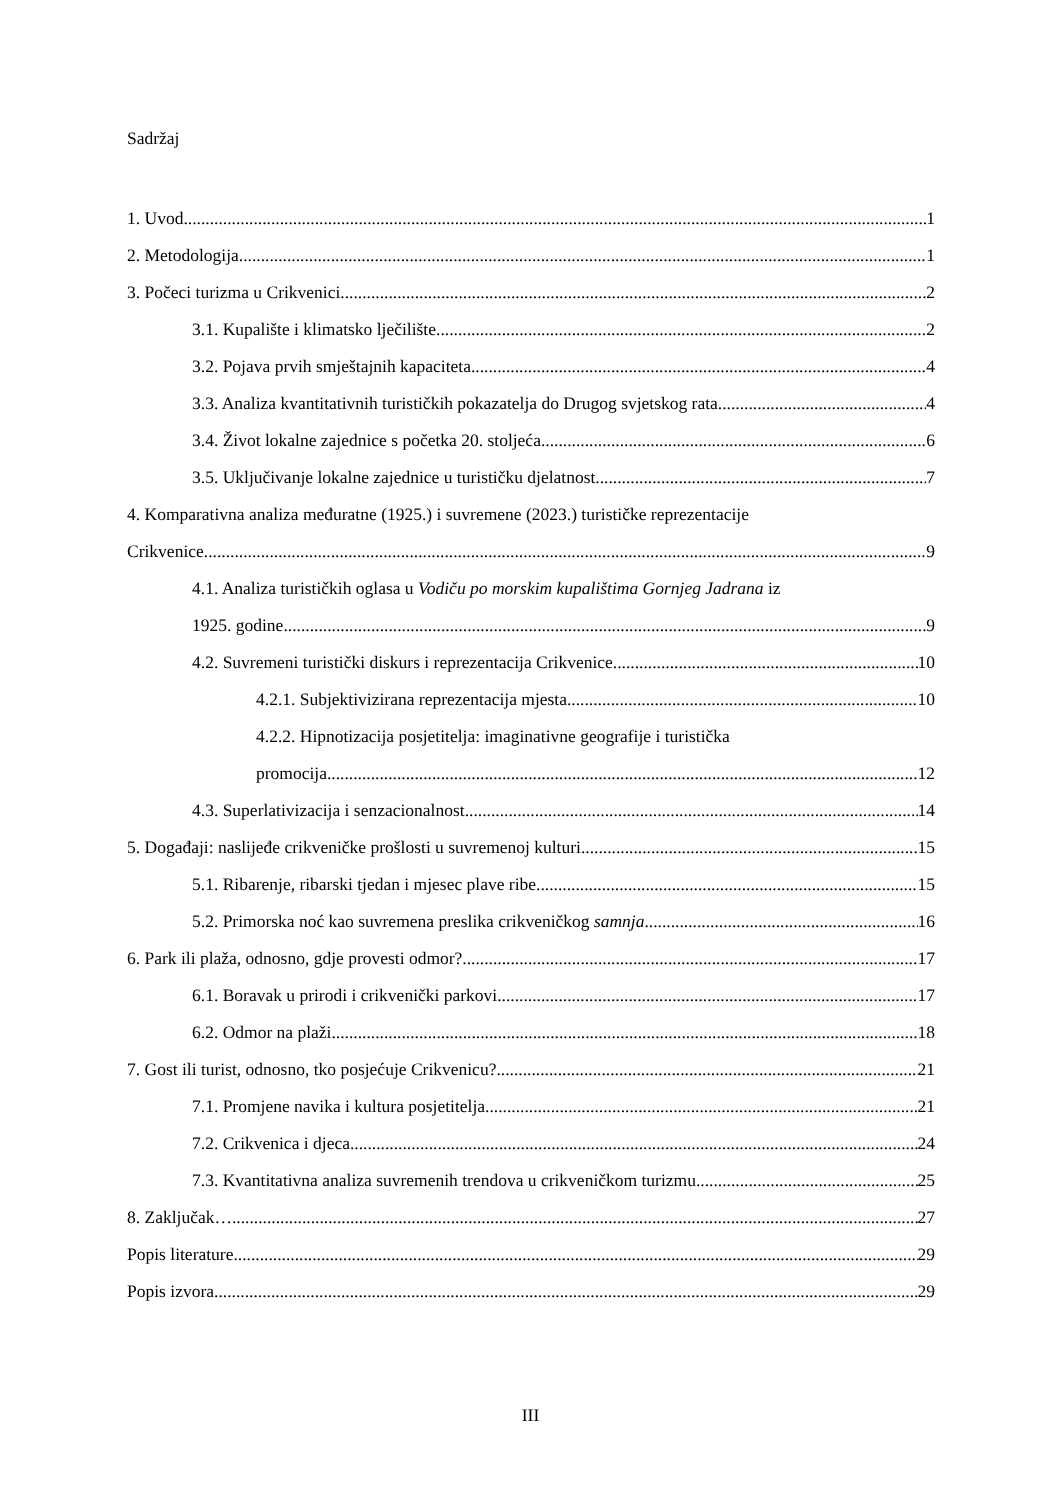Sadržaj
1. Uvod 1
2. Metodologija 1
3. Počeci turizma u Crikvenici 2
3.1. Kupalište i klimatsko lječilište 2
3.2. Pojava prvih smještajnih kapaciteta 4
3.3. Analiza kvantitativnih turističkih pokazatelja do Drugog svjetskog rata 4
3.4. Život lokalne zajednice s početka 20. stoljeća 6
3.5. Uključivanje lokalne zajednice u turističku djelatnost 7
4. Komparativna analiza međuratne (1925.) i suvremene (2023.) turističke reprezentacije
Crikvenice 9
4.1. Analiza turističkih oglasa u Vodiču po morskim kupalištima Gornjeg Jadrana iz
1925. godine 9
4.2. Suvremeni turistički diskurs i reprezentacija Crikvenice 10
4.2.1. Subjektivizirana reprezentacija mjesta 10
4.2.2. Hipnotizacija posjetitelja: imaginativne geografije i turistička
promocija 12
4.3. Superlativizacija i senzacionalnost 14
5. Događaji: naslijeđe crikveničke prošlosti u suvremenoj kulturi 15
5.1. Ribarenje, ribarski tjedan i mjesec plave ribe 15
5.2. Primorska noć kao suvremena preslika crikveničkog samnja 16
6. Park ili plaža, odnosno, gdje provesti odmor? 17
6.1. Boravak u prirodi i crikvenički parkovi 17
6.2. Odmor na plaži 18
7. Gost ili turist, odnosno, tko posjećuje Crikvenicu? 21
7.1. Promjene navika i kultura posjetitelja 21
7.2. Crikvenica i djeca 24
7.3. Kvantitativna analiza suvremenih trendova u crikveničkom turizmu 25
8. Zaključak… 27
Popis literature 29
Popis izvora 29
III